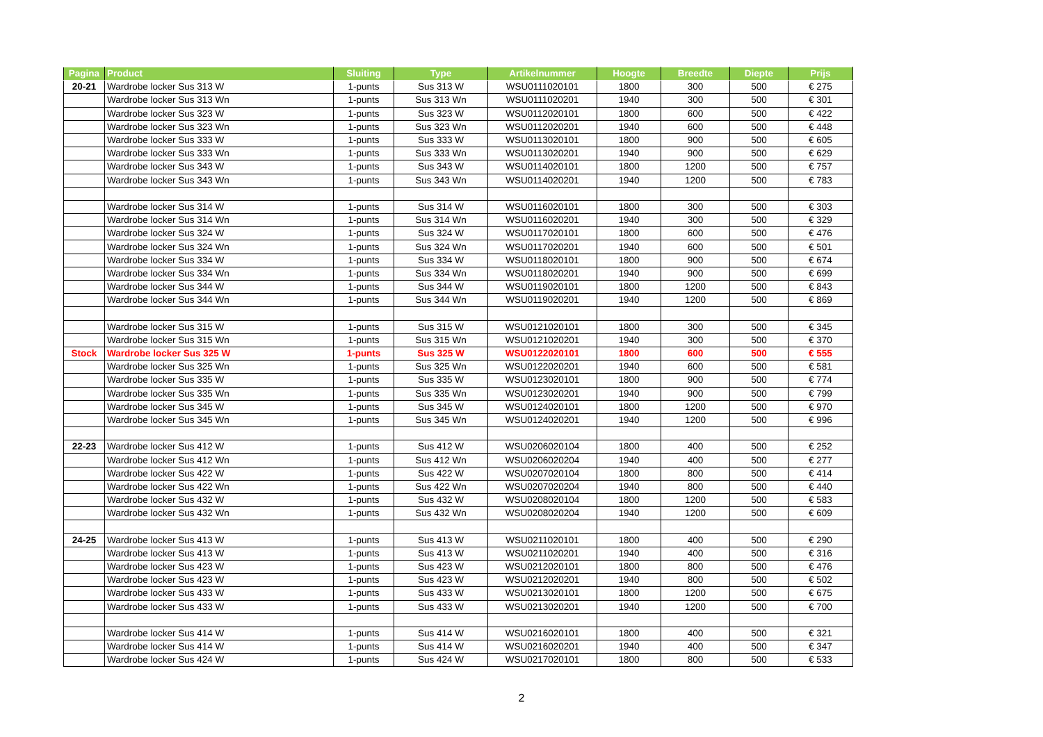| Pagina | Product | Sluiting | Type | Artikelnummer | Hoogte | Breedte | Diepte | Prijs |
| --- | --- | --- | --- | --- | --- | --- | --- | --- |
| 20-21 | Wardrobe locker Sus 313 W | 1-punts | Sus 313 W | WSU0111020101 | 1800 | 300 | 500 | € 275 |
| | Wardrobe locker Sus 313 Wn | 1-punts | Sus 313 Wn | WSU0111020201 | 1940 | 300 | 500 | € 301 |
| | Wardrobe locker Sus 323 W | 1-punts | Sus 323 W | WSU0112020101 | 1800 | 600 | 500 | € 422 |
| | Wardrobe locker Sus 323 Wn | 1-punts | Sus 323 Wn | WSU0112020201 | 1940 | 600 | 500 | € 448 |
| | Wardrobe locker Sus 333 W | 1-punts | Sus 333 W | WSU0113020101 | 1800 | 900 | 500 | € 605 |
| | Wardrobe locker Sus 333 Wn | 1-punts | Sus 333 Wn | WSU0113020201 | 1940 | 900 | 500 | € 629 |
| | Wardrobe locker Sus 343 W | 1-punts | Sus 343 W | WSU0114020101 | 1800 | 1200 | 500 | € 757 |
| | Wardrobe locker Sus 343 Wn | 1-punts | Sus 343 Wn | WSU0114020201 | 1940 | 1200 | 500 | € 783 |
| | Wardrobe locker Sus 314 W | 1-punts | Sus 314 W | WSU0116020101 | 1800 | 300 | 500 | € 303 |
| | Wardrobe locker Sus 314 Wn | 1-punts | Sus 314 Wn | WSU0116020201 | 1940 | 300 | 500 | € 329 |
| | Wardrobe locker Sus 324 W | 1-punts | Sus 324 W | WSU0117020101 | 1800 | 600 | 500 | € 476 |
| | Wardrobe locker Sus 324 Wn | 1-punts | Sus 324 Wn | WSU0117020201 | 1940 | 600 | 500 | € 501 |
| | Wardrobe locker Sus 334 W | 1-punts | Sus 334 W | WSU0118020101 | 1800 | 900 | 500 | € 674 |
| | Wardrobe locker Sus 334 Wn | 1-punts | Sus 334 Wn | WSU0118020201 | 1940 | 900 | 500 | € 699 |
| | Wardrobe locker Sus 344 W | 1-punts | Sus 344 W | WSU0119020101 | 1800 | 1200 | 500 | € 843 |
| | Wardrobe locker Sus 344 Wn | 1-punts | Sus 344 Wn | WSU0119020201 | 1940 | 1200 | 500 | € 869 |
| | Wardrobe locker Sus 315 W | 1-punts | Sus 315 W | WSU0121020101 | 1800 | 300 | 500 | € 345 |
| | Wardrobe locker Sus 315 Wn | 1-punts | Sus 315 Wn | WSU0121020201 | 1940 | 300 | 500 | € 370 |
| Stock | Wardrobe locker Sus 325 W | 1-punts | Sus 325 W | WSU0122020101 | 1800 | 600 | 500 | € 555 |
| | Wardrobe locker Sus 325 Wn | 1-punts | Sus 325 Wn | WSU0122020201 | 1940 | 600 | 500 | € 581 |
| | Wardrobe locker Sus 335 W | 1-punts | Sus 335 W | WSU0123020101 | 1800 | 900 | 500 | € 774 |
| | Wardrobe locker Sus 335 Wn | 1-punts | Sus 335 Wn | WSU0123020201 | 1940 | 900 | 500 | € 799 |
| | Wardrobe locker Sus 345 W | 1-punts | Sus 345 W | WSU0124020101 | 1800 | 1200 | 500 | € 970 |
| | Wardrobe locker Sus 345 Wn | 1-punts | Sus 345 Wn | WSU0124020201 | 1940 | 1200 | 500 | € 996 |
| 22-23 | Wardrobe locker Sus 412 W | 1-punts | Sus 412 W | WSU0206020104 | 1800 | 400 | 500 | € 252 |
| | Wardrobe locker Sus 412 Wn | 1-punts | Sus 412 Wn | WSU0206020204 | 1940 | 400 | 500 | € 277 |
| | Wardrobe locker Sus 422 W | 1-punts | Sus 422 W | WSU0207020104 | 1800 | 800 | 500 | € 414 |
| | Wardrobe locker Sus 422 Wn | 1-punts | Sus 422 Wn | WSU0207020204 | 1940 | 800 | 500 | € 440 |
| | Wardrobe locker Sus 432 W | 1-punts | Sus 432 W | WSU0208020104 | 1800 | 1200 | 500 | € 583 |
| | Wardrobe locker Sus 432 Wn | 1-punts | Sus 432 Wn | WSU0208020204 | 1940 | 1200 | 500 | € 609 |
| 24-25 | Wardrobe locker Sus 413 W | 1-punts | Sus 413 W | WSU0211020101 | 1800 | 400 | 500 | € 290 |
| | Wardrobe locker Sus 413 W | 1-punts | Sus 413 W | WSU0211020201 | 1940 | 400 | 500 | € 316 |
| | Wardrobe locker Sus 423 W | 1-punts | Sus 423 W | WSU0212020101 | 1800 | 800 | 500 | € 476 |
| | Wardrobe locker Sus 423 W | 1-punts | Sus 423 W | WSU0212020201 | 1940 | 800 | 500 | € 502 |
| | Wardrobe locker Sus 433 W | 1-punts | Sus 433 W | WSU0213020101 | 1800 | 1200 | 500 | € 675 |
| | Wardrobe locker Sus 433 W | 1-punts | Sus 433 W | WSU0213020201 | 1940 | 1200 | 500 | € 700 |
| | Wardrobe locker Sus 414 W | 1-punts | Sus 414 W | WSU0216020101 | 1800 | 400 | 500 | € 321 |
| | Wardrobe locker Sus 414 W | 1-punts | Sus 414 W | WSU0216020201 | 1940 | 400 | 500 | € 347 |
| | Wardrobe locker Sus 424 W | 1-punts | Sus 424 W | WSU0217020101 | 1800 | 800 | 500 | € 533 |
2